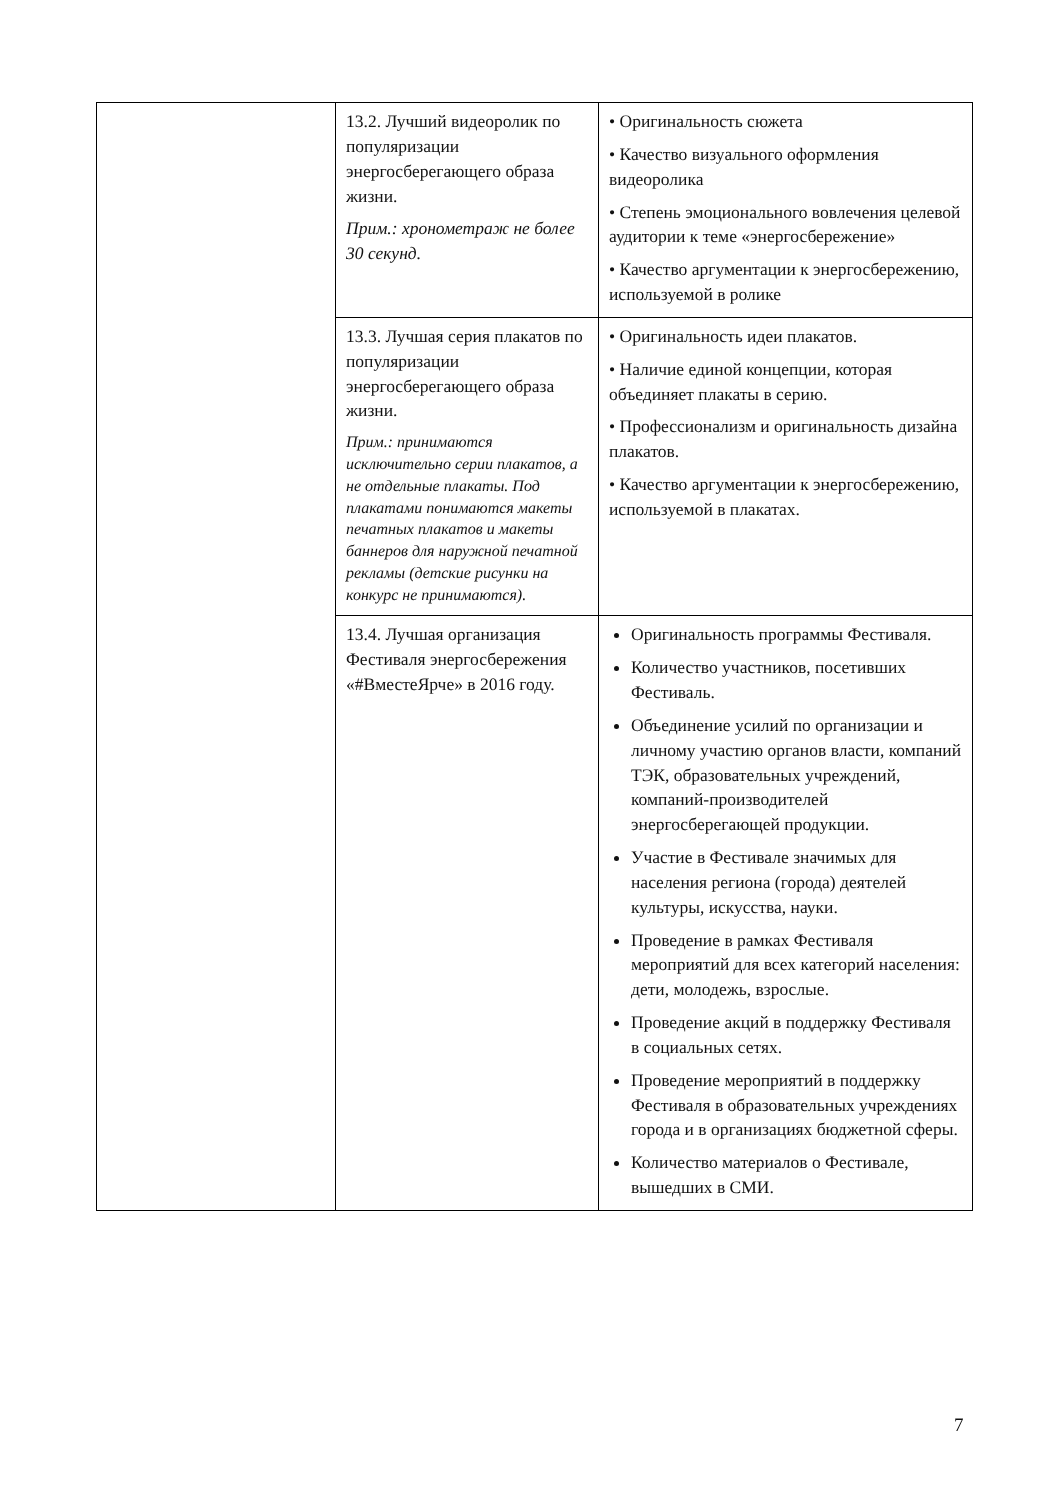| | 13.2. Лучший видеоролик по популяризации энергосберегающего образа жизни. Прим.: хронометраж не более 30 секунд. | • Оригинальность сюжета • Качество визуального оформления видеоролика • Степень эмоционального вовлечения целевой аудитории к теме «энергосбережение» • Качество аргументации к энергосбережению, используемой в ролике |
| | 13.3. Лучшая серия плакатов по популяризации энергосберегающего образа жизни. Прим.: принимаются исключительно серии плакатов, а не отдельные плакаты. Под плакатами понимаются макеты печатных плакатов и макеты баннеров для наружной печатной рекламы (детские рисунки на конкурс не принимаются). | • Оригинальность идеи плакатов. • Наличие единой концепции, которая объединяет плакаты в серию. • Профессионализм и оригинальность дизайна плакатов. • Качество аргументации к энергосбережению, используемой в плакатах. |
| | 13.4. Лучшая организация Фестиваля энергосбережения «#ВместеЯрче» в 2016 году. | Оригинальность программы Фестиваля. Количество участников, посетивших Фестиваль. Объединение усилий по организации и личному участию органов власти, компаний ТЭК, образовательных учреждений, компаний-производителей энергосберегающей продукции. Участие в Фестивале значимых для населения региона (города) деятелей культуры, искусства, науки. Проведение в рамках Фестиваля мероприятий для всех категорий населения: дети, молодежь, взрослые. Проведение акций в поддержку Фестиваля в социальных сетях. Проведение мероприятий в поддержку Фестиваля в образовательных учреждениях города и в организациях бюджетной сферы. Количество материалов о Фестивале, вышедших в СМИ. |
7